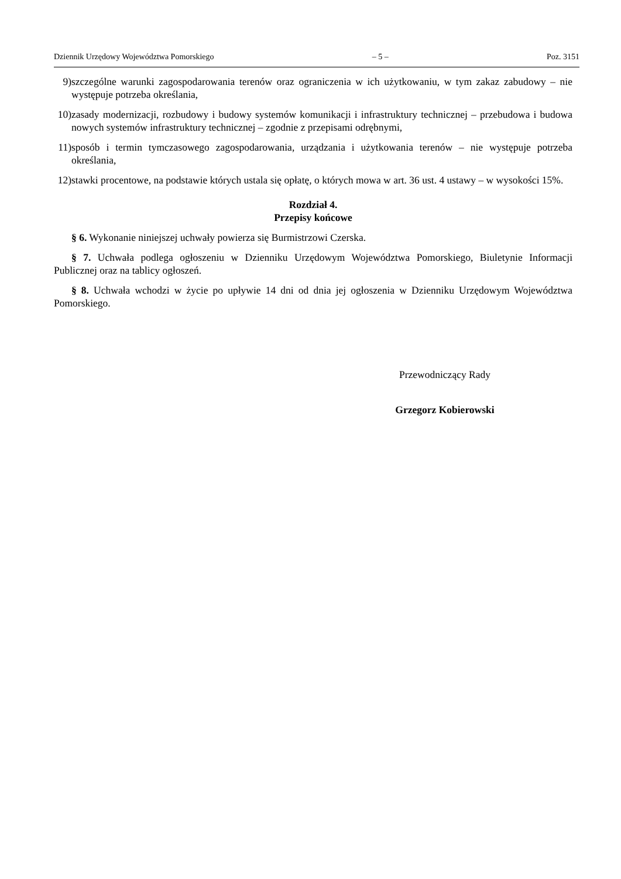Dziennik Urzędowy Województwa Pomorskiego – 5 – Poz. 3151
9) szczególne warunki zagospodarowania terenów oraz ograniczenia w ich użytkowaniu, w tym zakaz zabudowy – nie występuje potrzeba określania,
10) zasady modernizacji, rozbudowy i budowy systemów komunikacji i infrastruktury technicznej – przebudowa i budowa nowych systemów infrastruktury technicznej – zgodnie z przepisami odrębnymi,
11) sposób i termin tymczasowego zagospodarowania, urządzania i użytkowania terenów – nie występuje potrzeba określania,
12) stawki procentowe, na podstawie których ustala się opłatę, o których mowa w art. 36 ust. 4 ustawy – w wysokości 15%.
Rozdział 4.
Przepisy końcowe
§ 6. Wykonanie niniejszej uchwały powierza się Burmistrzowi Czerska.
§ 7. Uchwała podlega ogłoszeniu w Dzienniku Urzędowym Województwa Pomorskiego, Biuletynie Informacji Publicznej oraz na tablicy ogłoszeń.
§ 8. Uchwała wchodzi w życie po upływie 14 dni od dnia jej ogłoszenia w Dzienniku Urzędowym Województwa Pomorskiego.
Przewodniczący Rady
Grzegorz Kobierowski